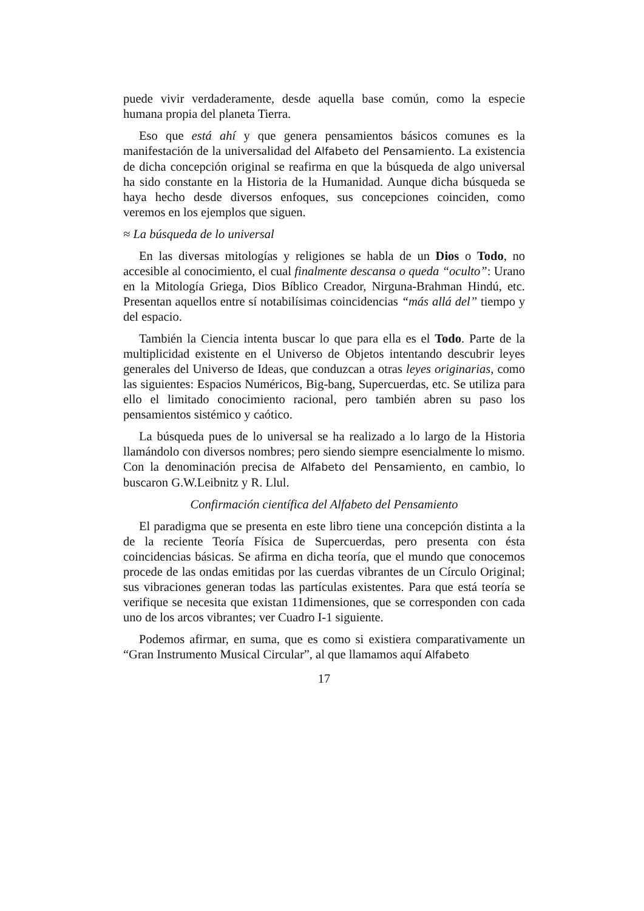puede vivir verdaderamente, desde aquella base común, como la especie humana propia del planeta Tierra.
Eso que está ahí y que genera pensamientos básicos comunes es la manifestación de la universalidad del Alfabeto del Pensamiento. La existencia de dicha concepción original se reafirma en que la búsqueda de algo universal ha sido constante en la Historia de la Humanidad. Aunque dicha búsqueda se haya hecho desde diversos enfoques, sus concepciones coinciden, como veremos en los ejemplos que siguen.
≈ La búsqueda de lo universal
En las diversas mitologías y religiones se habla de un Dios o Todo, no accesible al conocimiento, el cual finalmente descansa o queda “oculto”: Urano en la Mitología Griega, Dios Bíblico Creador, Nirguna-Brahman Hindú, etc. Presentan aquellos entre sí notabilísimas coincidencias “más allá del” tiempo y del espacio.
También la Ciencia intenta buscar lo que para ella es el Todo. Parte de la multiplicidad existente en el Universo de Objetos intentando descubrir leyes generales del Universo de Ideas, que conduzcan a otras leyes originarias, como las siguientes: Espacios Numéricos, Big-bang, Supercuerdas, etc. Se utiliza para ello el limitado conocimiento racional, pero también abren su paso los pensamientos sistémico y caótico.
La búsqueda pues de lo universal se ha realizado a lo largo de la Historia llamándolo con diversos nombres; pero siendo siempre esencialmente lo mismo. Con la denominación precisa de Alfabeto del Pensamiento, en cambio, lo buscaron G.W.Leibnitz y R. Llul.
Confirmación científica del Alfabeto del Pensamiento
El paradigma que se presenta en este libro tiene una concepción distinta a la de la reciente Teoría Física de Supercuerdas, pero presenta con ésta coincidencias básicas. Se afirma en dicha teoría, que el mundo que conocemos procede de las ondas emitidas por las cuerdas vibrantes de un Círculo Original; sus vibraciones generan todas las partículas existentes. Para que está teoría se verifique se necesita que existan 11dimensiones, que se corresponden con cada uno de los arcos vibrantes; ver Cuadro I-1 siguiente.
Podemos afirmar, en suma, que es como si existiera comparativamente un “Gran Instrumento Musical Circular”, al que llamamos aquí Alfabeto
17